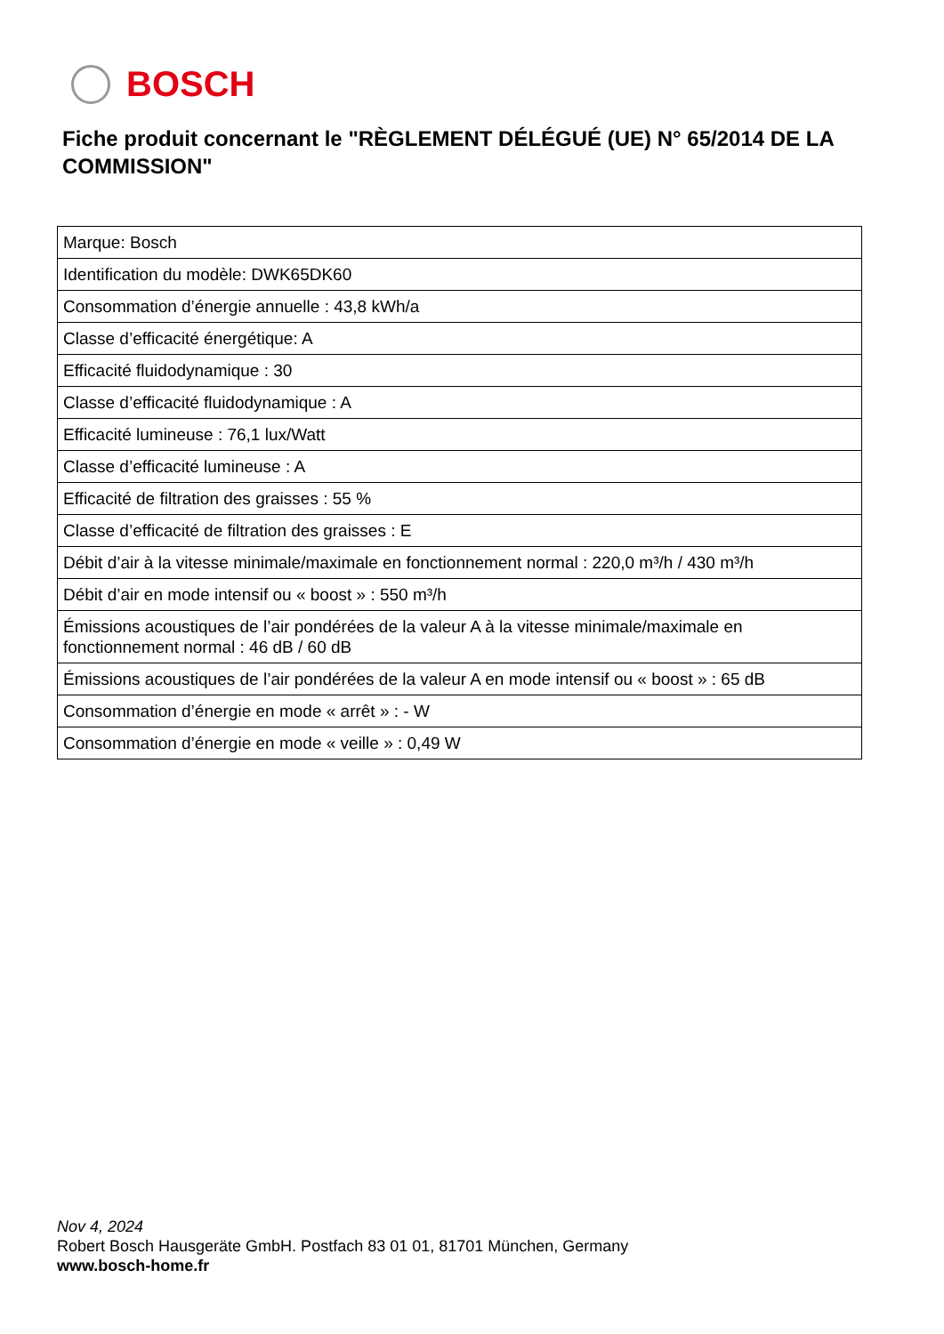BOSCH
Fiche produit concernant le "RÈGLEMENT DÉLÉGUÉ (UE) N° 65/2014 DE LA COMMISSION"
| Marque: Bosch |
| Identification du modèle: DWK65DK60 |
| Consommation d’énergie annuelle : 43,8 kWh/a |
| Classe d’efficacité énergétique: A |
| Efficacité fluidodynamique : 30 |
| Classe d’efficacité fluidodynamique : A |
| Efficacité lumineuse : 76,1 lux/Watt |
| Classe d’efficacité lumineuse : A |
| Efficacité de filtration des graisses : 55 % |
| Classe d’efficacité de filtration des graisses : E |
| Débit d’air à la vitesse minimale/maximale en fonctionnement normal : 220,0 m³/h / 430 m³/h |
| Débit d’air en mode intensif ou « boost » : 550 m³/h |
| Émissions acoustiques de l’air pondérées de la valeur A à la vitesse minimale/maximale en fonctionnement normal : 46 dB / 60 dB |
| Émissions acoustiques de l’air pondérées de la valeur A en mode intensif ou « boost » : 65 dB |
| Consommation d’énergie en mode « arrêt » : - W |
| Consommation d’énergie en mode « veille » : 0,49 W |
Nov 4, 2024
Robert Bosch Hausgeräte GmbH. Postfach 83 01 01, 81701 München, Germany
www.bosch-home.fr